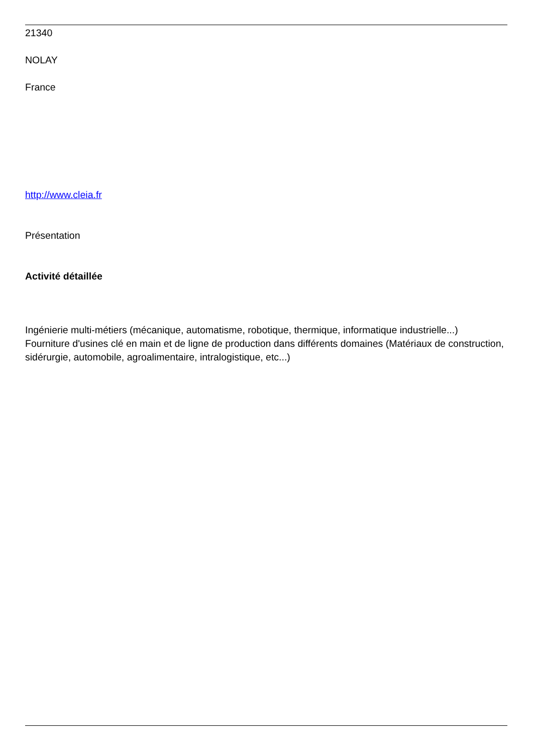21340
NOLAY
France
http://www.cleia.fr
Présentation
Activité détaillée
Ingénierie multi-métiers (mécanique, automatisme, robotique, thermique, informatique industrielle...)
Fourniture d'usines clé en main et de ligne de production dans différents domaines (Matériaux de construction, sidérurgie, automobile, agroalimentaire, intralogistique, etc...)